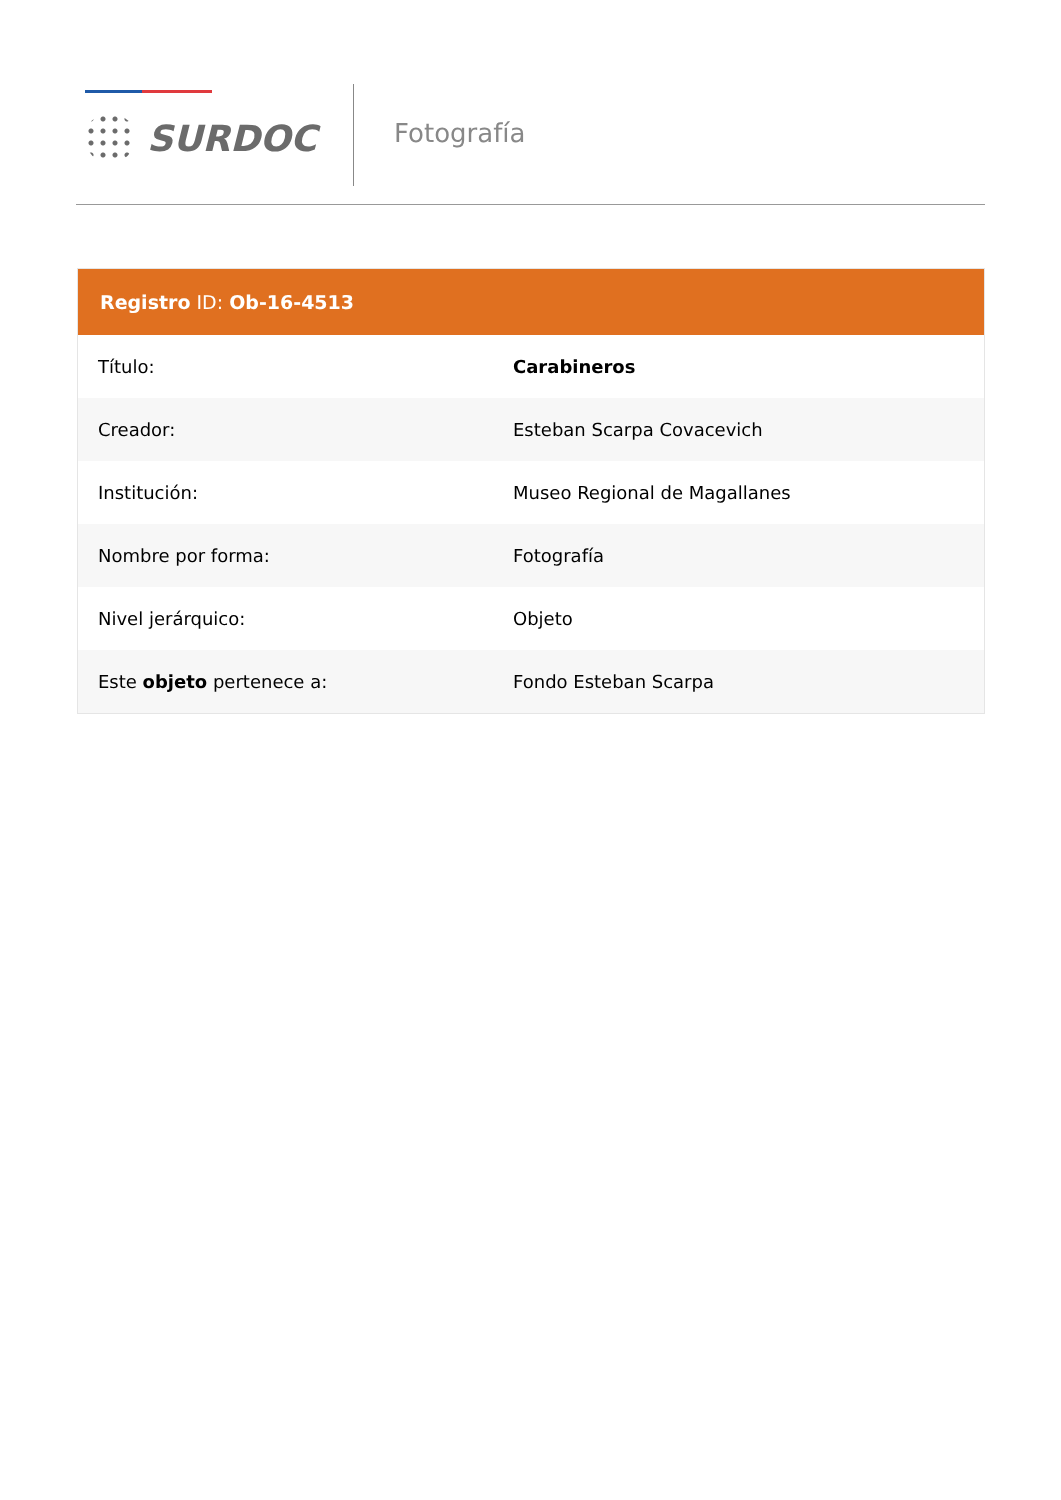SURDOC
Fotografía
| Registro ID: Ob-16-4513 | |
| --- | --- |
| Título: | Carabineros |
| Creador: | Esteban Scarpa Covacevich |
| Institución: | Museo Regional de Magallanes |
| Nombre por forma: | Fotografía |
| Nivel jerárquico: | Objeto |
| Este objeto pertenece a: | Fondo Esteban Scarpa |